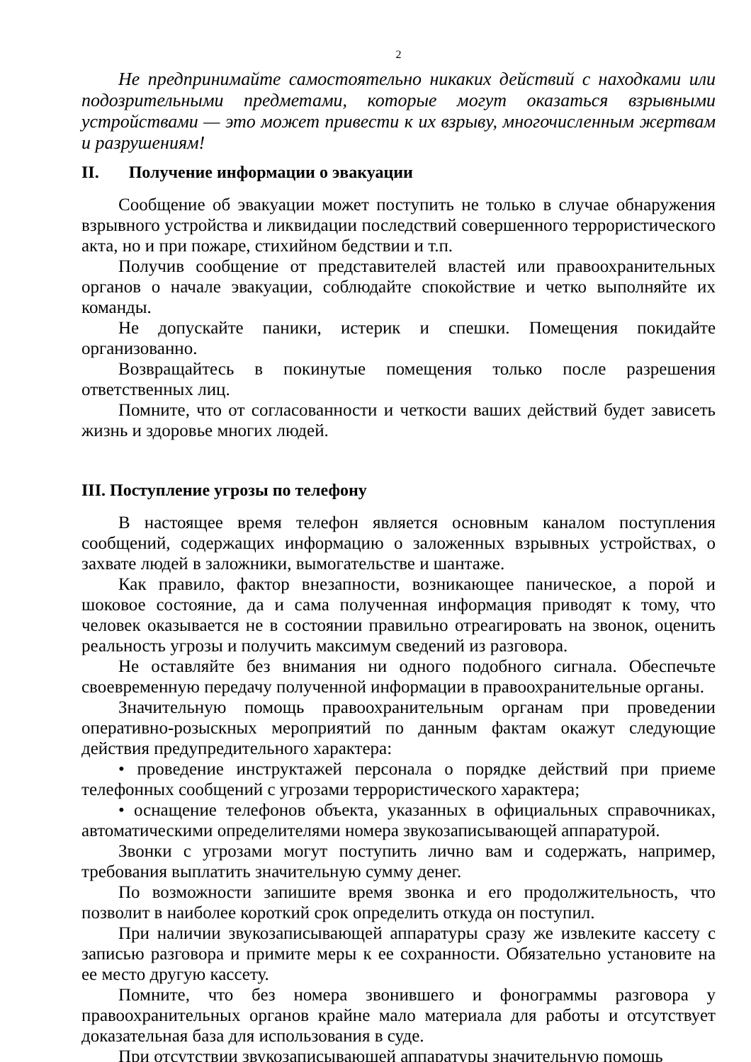2
Не предпринимайте самостоятельно никаких действий с находками или подозрительными предметами, которые могут оказаться взрывными устройствами — это может привести к их взрыву, многочисленным жертвам и разрушениям!
II. Получение информации о эвакуации
Сообщение об эвакуации может поступить не только в случае обнаружения взрывного устройства и ликвидации последствий совершенного террористического акта, но и при пожаре, стихийном бедствии и т.п.
Получив сообщение от представителей властей или правоохранительных органов о начале эвакуации, соблюдайте спокойствие и четко выполняйте их команды.
Не допускайте паники, истерик и спешки. Помещения покидайте организованно.
Возвращайтесь в покинутые помещения только после разрешения ответственных лиц.
Помните, что от согласованности и четкости ваших действий будет зависеть жизнь и здоровье многих людей.
III. Поступление угрозы по телефону
В настоящее время телефон является основным каналом поступления сообщений, содержащих информацию о заложенных взрывных устройствах, о захвате людей в заложники, вымогательстве и шантаже.
Как правило, фактор внезапности, возникающее паническое, а порой и шоковое состояние, да и сама полученная информация приводят к тому, что человек оказывается не в состоянии правильно отреагировать на звонок, оценить реальность угрозы и получить максимум сведений из разговора.
Не оставляйте без внимания ни одного подобного сигнала. Обеспечьте своевременную передачу полученной информации в правоохранительные органы.
Значительную помощь правоохранительным органам при проведении оперативно-розыскных мероприятий по данным фактам окажут следующие действия предупредительного характера:
• проведение инструктажей персонала о порядке действий при приеме телефонных сообщений с угрозами террористического характера;
• оснащение телефонов объекта, указанных в официальных справочниках, автоматическими определителями номера звукозаписывающей аппаратурой.
Звонки с угрозами могут поступить лично вам и содержать, например, требования выплатить значительную сумму денег.
По возможности запишите время звонка и его продолжительность, что позволит в наиболее короткий срок определить откуда он поступил.
При наличии звукозаписывающей аппаратуры сразу же извлеките кассету с записью разговора и примите меры к ее сохранности. Обязательно установите на ее место другую кассету.
Помните, что без номера звонившего и фонограммы разговора у правоохранительных органов крайне мало материала для работы и отсутствует доказательная база для использования в суде.
При отсутствии звукозаписывающей аппаратуры значительную помощь